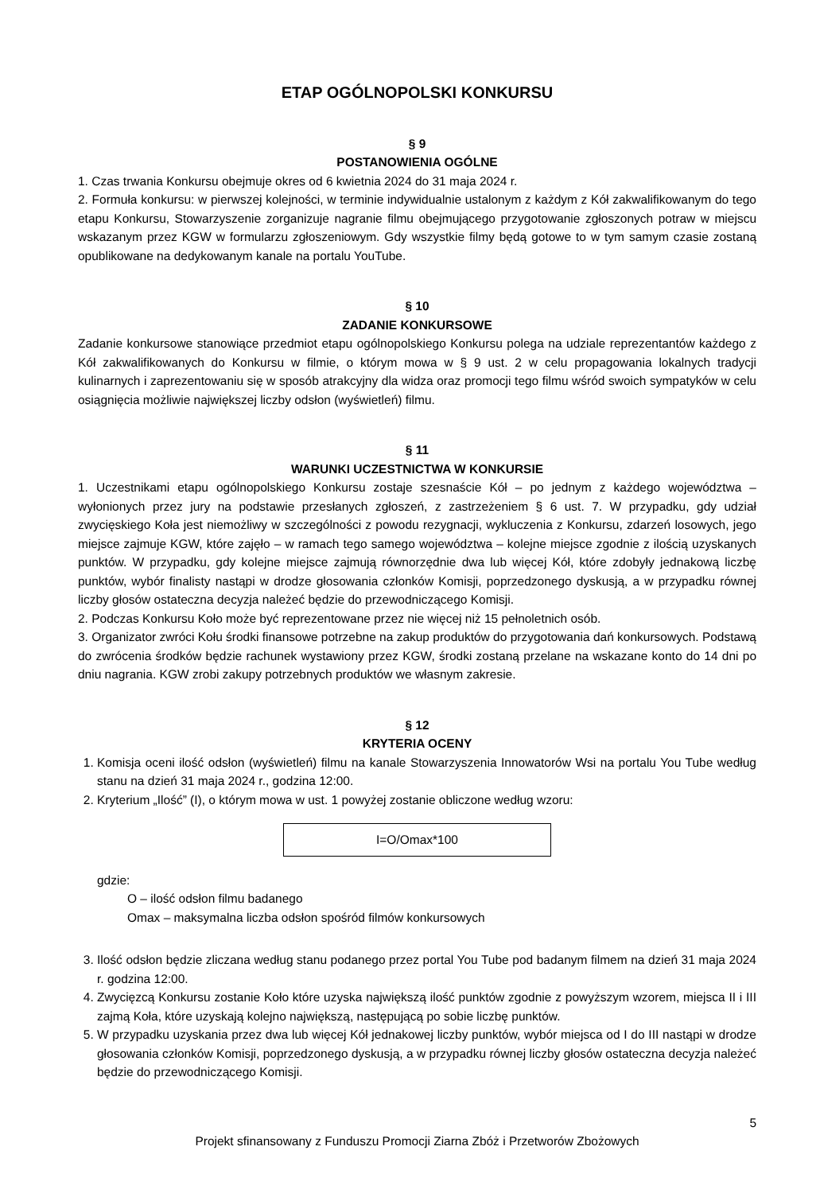ETAP OGÓLNOPOLSKI KONKURSU
§ 9
POSTANOWIENIA OGÓLNE
1. Czas trwania Konkursu obejmuje okres od 6 kwietnia 2024 do 31 maja 2024 r.
2. Formuła konkursu: w pierwszej kolejności, w terminie indywidualnie ustalonym z każdym z Kół zakwalifikowanym do tego etapu Konkursu, Stowarzyszenie zorganizuje nagranie filmu obejmującego przygotowanie zgłoszonych potraw w miejscu wskazanym przez KGW w formularzu zgłoszeniowym. Gdy wszystkie filmy będą gotowe to w tym samym czasie zostaną opublikowane na dedykowanym kanale na portalu YouTube.
§ 10
ZADANIE KONKURSOWE
Zadanie konkursowe stanowiące przedmiot etapu ogólnopolskiego Konkursu polega na udziale reprezentantów każdego z Kół zakwalifikowanych do Konkursu w filmie, o którym mowa w § 9 ust. 2 w celu propagowania lokalnych tradycji kulinarnych i zaprezentowaniu się w sposób atrakcyjny dla widza oraz promocji tego filmu wśród swoich sympatyków w celu osiągnięcia możliwie największej liczby odsłon (wyświetleń) filmu.
§ 11
WARUNKI UCZESTNICTWA W KONKURSIE
1. Uczestnikami etapu ogólnopolskiego Konkursu zostaje szesnaście Kół – po jednym z każdego województwa – wyłonionych przez jury na podstawie przesłanych zgłoszeń, z zastrzeżeniem § 6 ust. 7. W przypadku, gdy udział zwycięskiego Koła jest niemożliwy w szczególności z powodu rezygnacji, wykluczenia z Konkursu, zdarzeń losowych, jego miejsce zajmuje KGW, które zajęło – w ramach tego samego województwa – kolejne miejsce zgodnie z ilością uzyskanych punktów. W przypadku, gdy kolejne miejsce zajmują równorzędnie dwa lub więcej Kół, które zdobyły jednakową liczbę punktów, wybór finalisty nastąpi w drodze głosowania członków Komisji, poprzedzonego dyskusją, a w przypadku równej liczby głosów ostateczna decyzja należeć będzie do przewodniczącego Komisji.
2. Podczas Konkursu Koło może być reprezentowane przez nie więcej niż 15 pełnoletnich osób.
3. Organizator zwróci Kołu środki finansowe potrzebne na zakup produktów do przygotowania dań konkursowych. Podstawą do zwrócenia środków będzie rachunek wystawiony przez KGW, środki zostaną przelane na wskazane konto do 14 dni po dniu nagrania. KGW zrobi zakupy potrzebnych produktów we własnym zakresie.
§ 12
KRYTERIA OCENY
1. Komisja oceni ilość odsłon (wyświetleń) filmu na kanale Stowarzyszenia Innowatorów Wsi na portalu You Tube według stanu na dzień 31 maja 2024 r., godzina 12:00.
2. Kryterium „Ilość” (I), o którym mowa w ust. 1 powyżej zostanie obliczone według wzoru:
I=O/Omax*100
gdzie:
O – ilość odsłon filmu badanego
Omax – maksymalna liczba odsłon spośród filmów konkursowych
3. Ilość odsłon będzie zliczana według stanu podanego przez portal You Tube pod badanym filmem na dzień 31 maja 2024 r. godzina 12:00.
4. Zwycięzcą Konkursu zostanie Koło które uzyska największą ilość punktów zgodnie z powyższym wzorem, miejsca II i III zajmą Koła, które uzyskają kolejno największą, następującą po sobie liczbę punktów.
5. W przypadku uzyskania przez dwa lub więcej Kół jednakowej liczby punktów, wybór miejsca od I do III nastąpi w drodze głosowania członków Komisji, poprzedzonego dyskusją, a w przypadku równej liczby głosów ostateczna decyzja należeć będzie do przewodniczącego Komisji.
5
Projekt sfinansowany z Funduszu Promocji Ziarna Zbóż i Przetworów Zbożowych